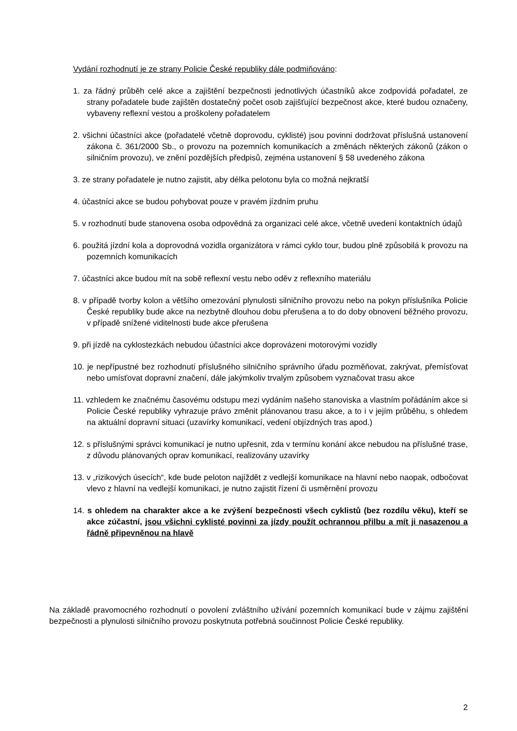Vydání rozhodnutí je ze strany Policie České republiky dále podmiňováno:
1. za řádný průběh celé akce a zajištění bezpečnosti jednotlivých účastníků akce zodpovídá pořadatel, ze strany pořadatele bude zajištěn dostatečný počet osob zajišťující bezpečnost akce, které budou označeny, vybaveny reflexní vestou a proškoleny pořadatelem
2. všichni účastníci akce (pořadatelé včetně doprovodu, cyklisté) jsou povinni dodržovat příslušná ustanovení zákona č. 361/2000 Sb., o provozu na pozemních komunikacích a změnách některých zákonů (zákon o silničním provozu), ve znění pozdějších předpisů, zejména ustanovení § 58 uvedeného zákona
3. ze strany pořadatele je nutno zajistit, aby délka pelotonu byla co možná nejkratší
4. účastníci akce se budou pohybovat pouze v pravém jízdním pruhu
5. v rozhodnutí bude stanovena osoba odpovědná za organizaci celé akce, včetně uvedení kontaktních údajů
6. použitá jízdní kola a doprovodná vozidla organizátora v rámci cyklo tour, budou plně způsobilá k provozu na pozemních komunikacích
7. účastníci akce budou mít na sobě reflexní vestu nebo oděv z reflexního materiálu
8. v případě tvorby kolon a většího omezování plynulosti silničního provozu nebo na pokyn příslušníka Policie České republiky bude akce na nezbytně dlouhou dobu přerušena a to do doby obnovení běžného provozu, v případě snížené viditelnosti bude akce přerušena
9. při jízdě na cyklostezkách nebudou účastníci akce doprovázeni motorovými vozidly
10. je nepřípustné bez rozhodnutí příslušného silničního správního úřadu pozměňovat, zakrývat, přemísťovat nebo umísťovat dopravní značení, dále jakýmkoliv trvalým způsobem vyznačovat trasu akce
11. vzhledem ke značnému časovému odstupu mezi vydáním našeho stanoviska a vlastním pořádáním akce si Policie České republiky vyhrazuje právo změnit plánovanou trasu akce, a to i v jejím průběhu, s ohledem na aktuální dopravní situaci (uzavírky komunikací, vedení objízdných tras apod.)
12. s příslušnými správci komunikací je nutno upřesnit, zda v termínu konání akce nebudou na příslušné trase, z důvodu plánovaných oprav komunikací, realizovány uzavírky
13. v „rizikových úsecích“, kde bude peloton najíždět z vedlejší komunikace na hlavní nebo naopak, odbočovat vlevo z hlavní na vedlejší komunikaci, je nutno zajistit řízení či usměrnění provozu
14. s ohledem na charakter akce a ke zvýšení bezpečnosti všech cyklistů (bez rozdílu věku), kteří se akce zúčastní, jsou všichni cyklisté povinni za jízdy použít ochrannou přilbu a mít ji nasazenou a řádně připevněnou na hlavě
Na základě pravomocného rozhodnutí o povolení zvláštního užívání pozemních komunikací bude v zájmu zajištění bezpečnosti a plynulosti silničního provozu poskytnuta potřebná součinnost Policie České republiky.
2